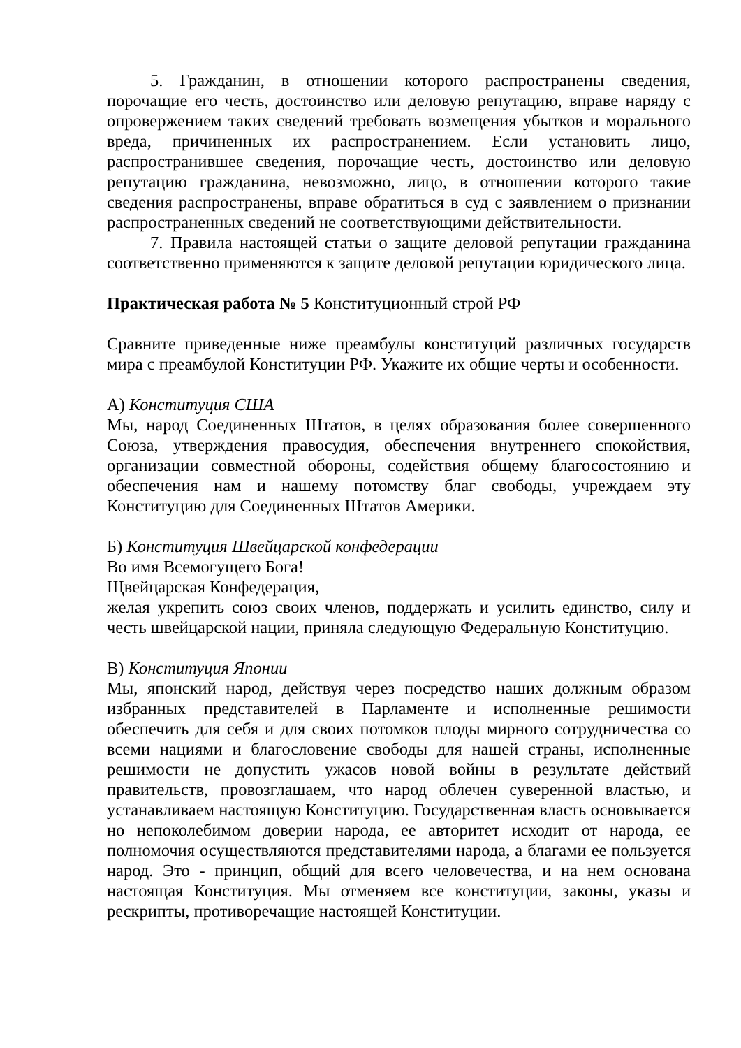5. Гражданин, в отношении которого распространены сведения, порочащие его честь, достоинство или деловую репутацию, вправе наряду с опровержением таких сведений требовать возмещения убытков и морального вреда, причиненных их распространением. Если установить лицо, распространившее сведения, порочащие честь, достоинство или деловую репутацию гражданина, невозможно, лицо, в отношении которого такие сведения распространены, вправе обратиться в суд с заявлением о признании распространенных сведений не соответствующими действительности.
7. Правила настоящей статьи о защите деловой репутации гражданина соответственно применяются к защите деловой репутации юридического лица.
Практическая работа № 5 Конституционный строй РФ
Сравните приведенные ниже преамбулы конституций различных государств мира с преамбулой Конституции РФ. Укажите их общие черты и особенности.
А) Конституция США
Мы, народ Соединенных Штатов, в целях образования более совершенного Союза, утверждения правосудия, обеспечения внутреннего спокойствия, организации совместной обороны, содействия общему благосостоянию и обеспечения нам и нашему потомству благ свободы, учреждаем эту Конституцию для Соединенных Штатов Америки.
Б) Конституция Швейцарской конфедерации
Во имя Всемогущего Бога!
Щвейцарская Конфедерация,
желая укрепить союз своих членов, поддержать и усилить единство, силу и честь швейцарской нации, приняла следующую Федеральную Конституцию.
В) Конституция Японии
Мы, японский народ, действуя через посредство наших должным образом избранных представителей в Парламенте и исполненные решимости обеспечить для себя и для своих потомков плоды мирного сотрудничества со всеми нациями и благословение свободы для нашей страны, исполненные решимости не допустить ужасов новой войны в результате действий правительств, провозглашаем, что народ облечен суверенной властью, и устанавливаем настоящую Конституцию. Государственная власть основывается но непоколебимом доверии народа, ее авторитет исходит от народа, ее полномочия осуществляются представителями народа, а благами ее пользуется народ. Это - принцип, общий для всего человечества, и на нем основана настоящая Конституция. Мы отменяем все конституции, законы, указы и рескрипты, противоречащие настоящей Конституции.